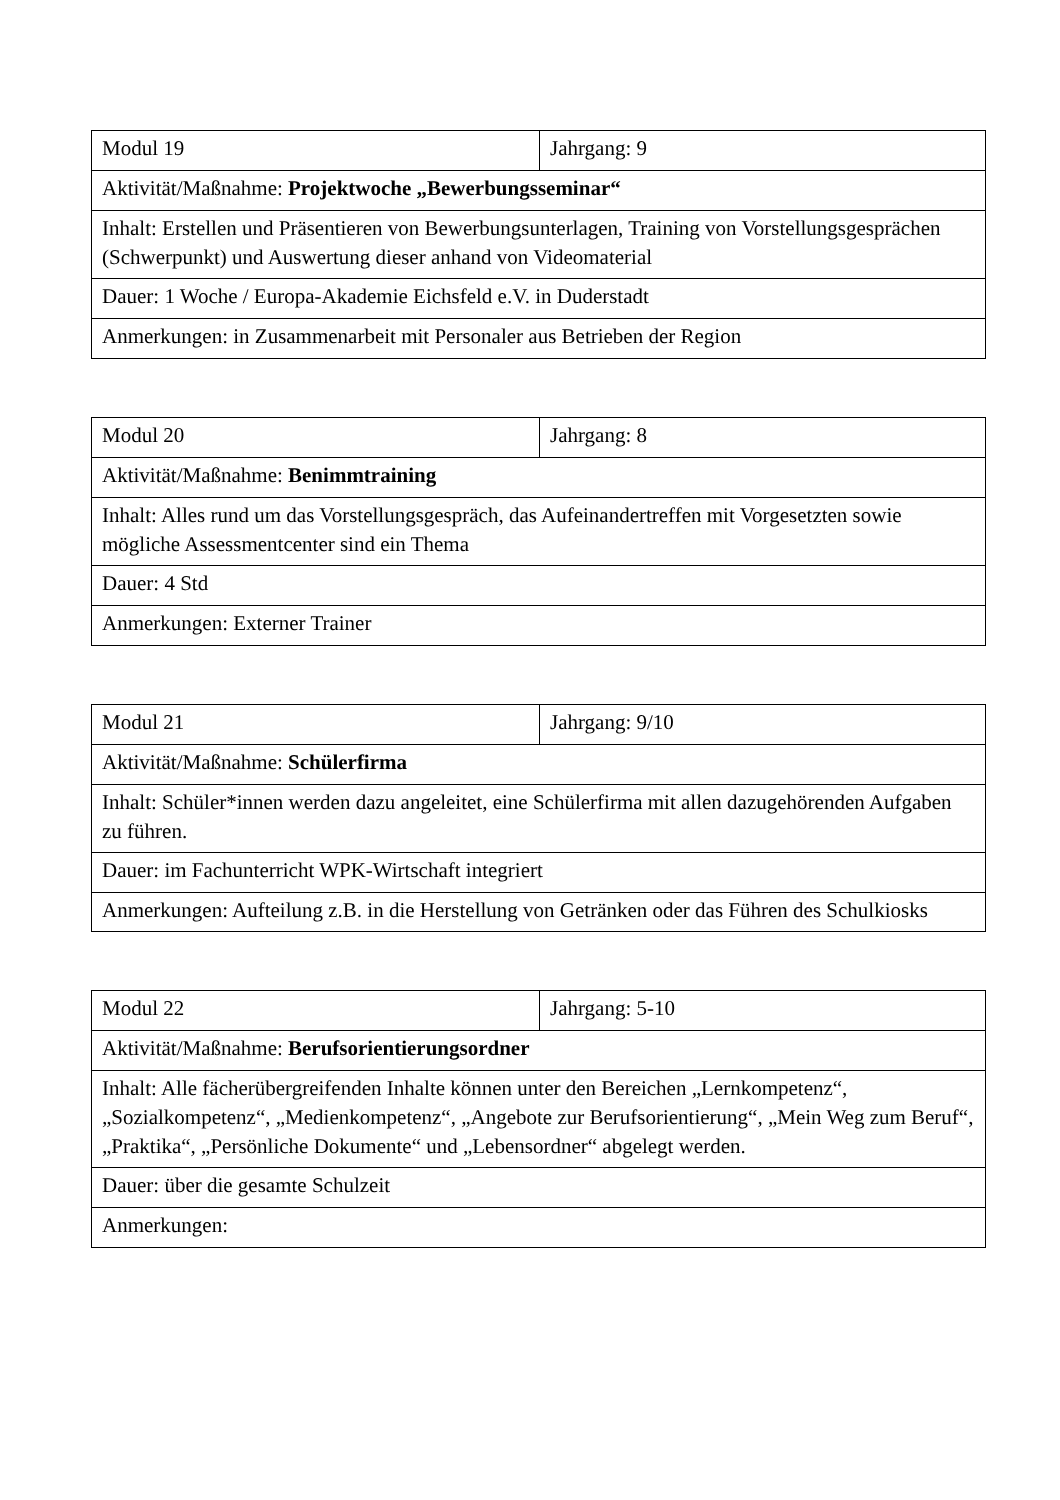| Modul 19 | Jahrgang: 9 |
| Aktivität/Maßnahme: Projektwoche „Bewerbungsseminar“ | |
| Inhalt: Erstellen und Präsentieren von Bewerbungsunterlagen, Training von Vorstellungsgesprächen (Schwerpunkt) und Auswertung dieser anhand von Videomaterial | |
| Dauer: 1 Woche / Europa-Akademie Eichsfeld e.V. in Duderstadt | |
| Anmerkungen: in Zusammenarbeit mit Personaler aus Betrieben der Region | |
| Modul 20 | Jahrgang: 8 |
| Aktivität/Maßnahme: Benimmtraining | |
| Inhalt: Alles rund um das Vorstellungsgespräch, das Aufeinandertreffen mit Vorgesetzten sowie mögliche Assessmentcenter sind ein Thema | |
| Dauer: 4 Std | |
| Anmerkungen: Externer Trainer | |
| Modul 21 | Jahrgang: 9/10 |
| Aktivität/Maßnahme: Schülerfirma | |
| Inhalt: Schüler*innen werden dazu angeleitet, eine Schülerfirma mit allen dazugehörenden Aufgaben zu führen. | |
| Dauer: im Fachunterricht WPK-Wirtschaft integriert | |
| Anmerkungen: Aufteilung z.B. in die Herstellung von Getränken oder das Führen des Schulkiosks | |
| Modul 22 | Jahrgang: 5-10 |
| Aktivität/Maßnahme: Berufsorientierungsordner | |
| Inhalt: Alle fächerübergreifenden Inhalte können unter den Bereichen „Lernkompetenz“, „Sozialkompetenz“, „Medienkompetenz“, „Angebote zur Berufsorientierung“, „Mein Weg zum Beruf“, „Praktika“, „Persönliche Dokumente“ und „Lebensordner“ abgelegt werden. | |
| Dauer: über die gesamte Schulzeit | |
| Anmerkungen: | |